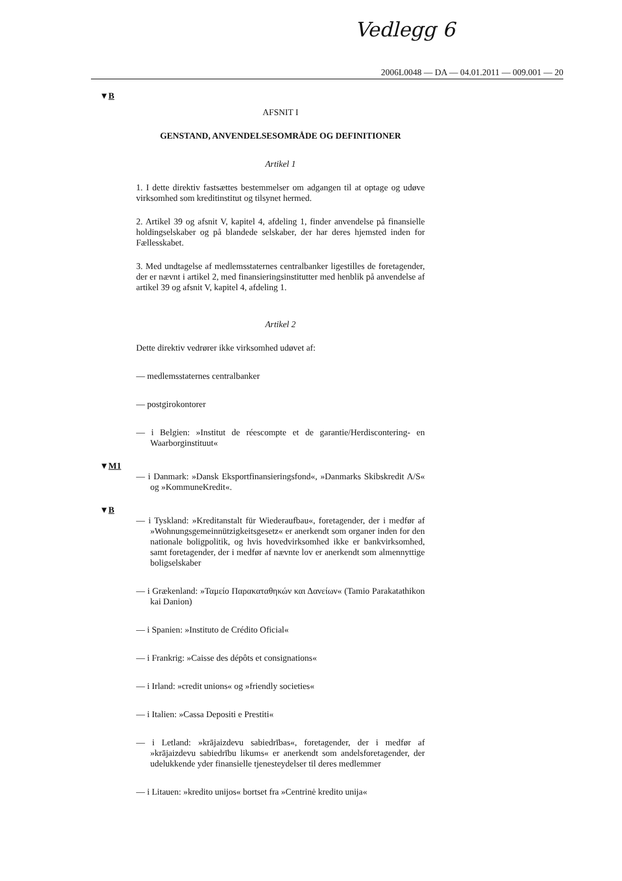Vedlegg 6
2006L0048 — DA — 04.01.2011 — 009.001 — 20
▼B
AFSNIT I
GENSTAND, ANVENDELSESOMRÅDE OG DEFINITIONER
Artikel 1
1. I dette direktiv fastsættes bestemmelser om adgangen til at optage og udøve virksomhed som kreditinstitut og tilsynet hermed.
2. Artikel 39 og afsnit V, kapitel 4, afdeling 1, finder anvendelse på finansielle holdingselskaber og på blandede selskaber, der har deres hjemsted inden for Fællesskabet.
3. Med undtagelse af medlemsstaternes centralbanker ligestilles de foretagender, der er nævnt i artikel 2, med finansieringsinstitutter med henblik på anvendelse af artikel 39 og afsnit V, kapitel 4, afdeling 1.
Artikel 2
Dette direktiv vedrører ikke virksomhed udøvet af:
— medlemsstaternes centralbanker
— postgirokontorer
— i Belgien: »Institut de réescompte et de garantie/Herdiscontering- en Waarborginstituut«
▼M1
— i Danmark: »Dansk Eksportfinansieringsfond«, »Danmarks Skibskredit A/S« og »KommuneKredit«.
▼B
— i Tyskland: »Kreditanstalt für Wiederaufbau«, foretagender, der i medfør af »Wohnungsgemeinnützigkeitsgesetz« er anerkendt som organer inden for den nationale boligpolitik, og hvis hovedvirksomhed ikke er bankvirksomhed, samt foretagender, der i medfør af nævnte lov er anerkendt som almennyttige boligselskaber
— i Grækenland: »Ταμείο Παρακαταθηκών και Δανείων« (Tamio Parakatathikon kai Danion)
— i Spanien: »Instituto de Crédito Oficial«
— i Frankrig: »Caisse des dépôts et consignations«
— i Irland: »credit unions« og »friendly societies«
— i Italien: »Cassa Depositi e Prestiti«
— i Letland: »krājaizdevu sabiedrības«, foretagender, der i medfør af »krājaizdevu sabiedrību likums« er anerkendt som andelsforetagender, der udelukkende yder finansielle tjenesteydelser til deres medlemmer
— i Litauen: »kredito unijos« bortset fra »Centrinė kredito unija«